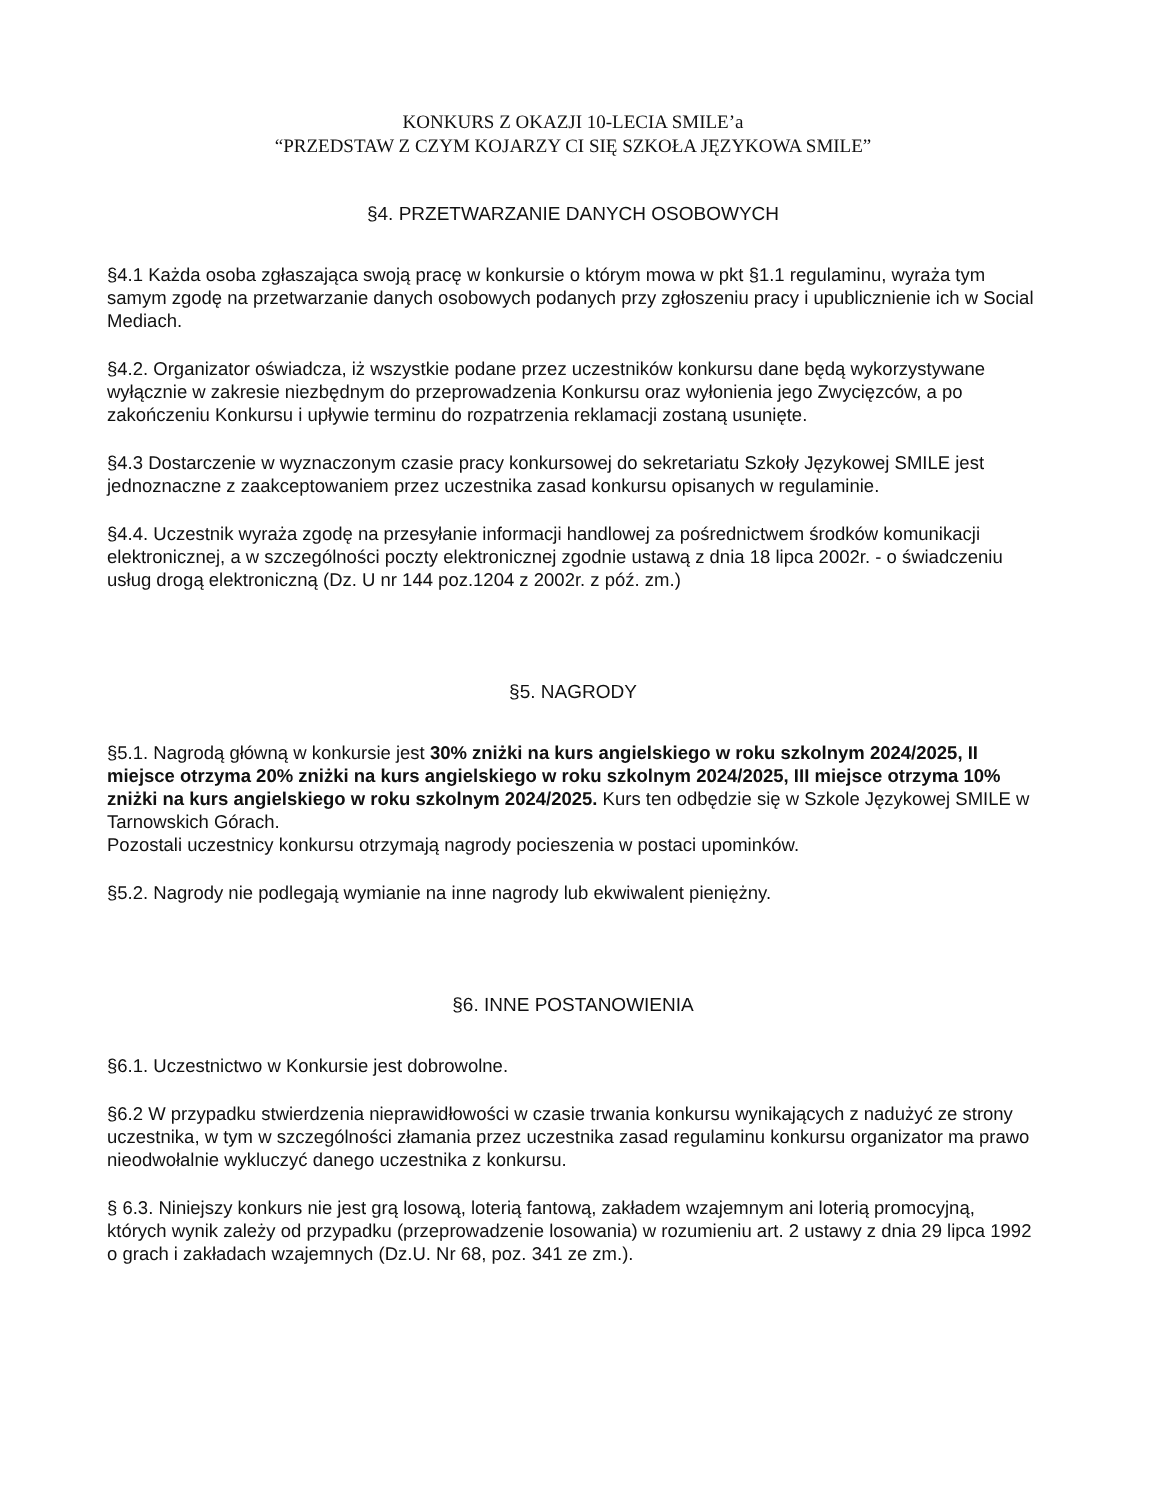KONKURS Z OKAZJI 10-LECIA SMILE’a
“PRZEDSTAW Z CZYM KOJARZY CI SIĘ SZKOŁA JĘZYKOWA SMILE”
§4. PRZETWARZANIE DANYCH OSOBOWYCH
§4.1 Każda osoba zgłaszająca swoją pracę w konkursie o którym mowa w pkt §1.1 regulaminu, wyraża tym samym zgodę na przetwarzanie danych osobowych podanych przy zgłoszeniu pracy i upublicznienie ich w Social Mediach.
§4.2. Organizator oświadcza, iż wszystkie podane przez uczestników konkursu dane będą wykorzystywane wyłącznie w zakresie niezbędnym do przeprowadzenia Konkursu oraz wyłonienia jego Zwycięzców, a po zakończeniu Konkursu i upływie terminu do rozpatrzenia reklamacji zostaną usunięte.
§4.3 Dostarczenie w wyznaczonym czasie pracy konkursowej do sekretariatu Szkoły Językowej SMILE jest jednoznaczne z zaakceptowaniem przez uczestnika zasad konkursu opisanych w regulaminie.
§4.4. Uczestnik wyraża zgodę na przesyłanie informacji handlowej za pośrednictwem środków komunikacji elektronicznej, a w szczególności poczty elektronicznej zgodnie ustawą z dnia 18 lipca 2002r. - o świadczeniu usług drogą elektroniczną (Dz. U nr 144 poz.1204 z 2002r. z póź. zm.)
§5. NAGRODY
§5.1. Nagrodą główną w konkursie jest 30% zniżki na kurs angielskiego w roku szkolnym 2024/2025, II miejsce otrzyma 20% zniżki na kurs angielskiego w roku szkolnym 2024/2025, III miejsce otrzyma 10% zniżki na kurs angielskiego w roku szkolnym 2024/2025. Kurs ten odbędzie się w Szkole Językowej SMILE w Tarnowskich Górach.
Pozostali uczestnicy konkursu otrzymają nagrody pocieszenia w postaci upominków.
§5.2. Nagrody nie podlegają wymianie na inne nagrody lub ekwiwalent pieniężny.
§6. INNE POSTANOWIENIA
§6.1. Uczestnictwo w Konkursie jest dobrowolne.
§6.2 W przypadku stwierdzenia nieprawidłowości w czasie trwania konkursu wynikających z nadużyć ze strony uczestnika, w tym w szczególności złamania przez uczestnika zasad regulaminu konkursu organizator ma prawo nieodwołalnie wykluczyć danego uczestnika z konkursu.
§ 6.3. Niniejszy konkurs nie jest grą losową, loterią fantową, zakładem wzajemnym ani loterią promocyjną, których wynik zależy od przypadku (przeprowadzenie losowania) w rozumieniu art. 2 ustawy z dnia 29 lipca 1992 o grach i zakładach wzajemnych (Dz.U. Nr 68, poz. 341 ze zm.).